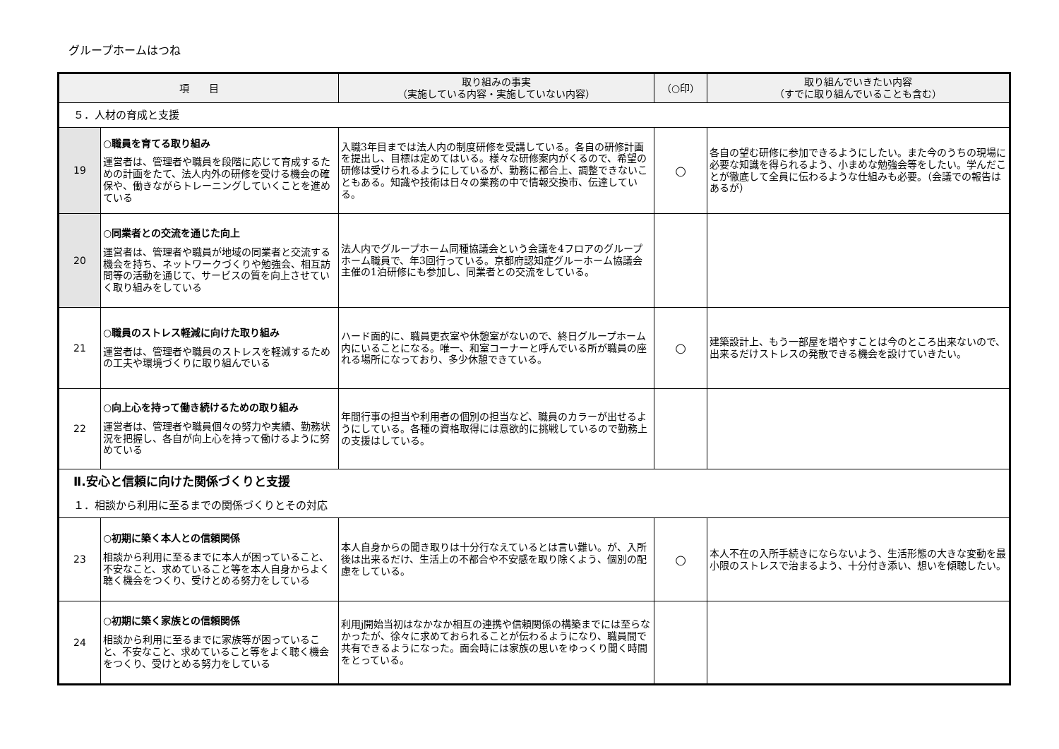グループホームはつね
| 項 目 | | 取り組みの事実 （実施している内容・実施していない内容） | （○印） | 取り組んでいきたい内容 （すでに取り組んでいることも含む） |
| --- | --- | --- | --- | --- |
| ５．人材の育成と支援 | | | | |
| 19 | ○職員を育てる取り組み 運営者は、管理者や職員を段階に応じて育成するための計画をたて、法人内外の研修を受ける機会の確保や、働きながらトレーニングしていくことを進めている | 入職3年目までは法人内の制度研修を受講している。各自の研修計画を提出し、目標は定めてはいる。様々な研修案内がくるので、希望の研修は受けられるようにしているが、勤務に都合上、調整できないこともある。知識や技術は日々の業務の中で情報交換市、伝達している。 | ○ | 各自の望む研修に参加できるようにしたい。また今のうちの現場に必要な知識を得られるよう、小まめな勉強会等をしたい。学んだことが徹底して全員に伝わるような仕組みも必要。（会議での報告はあるが） |
| 20 | ○同業者との交流を通じた向上 運営者は、管理者や職員が地域の同業者と交流する機会を持ち、ネットワークづくりや勉強会、相互訪問等の活動を通じて、サービスの質を向上させていく取り組みをしている | 法人内でグループホーム同種協議会という会議を4フロアのグループホーム職員で、年3回行っている。京都府認知症グルーホーム協議会主催の1泊研修にも参加し、同業者との交流をしている。 | | |
| 21 | ○職員のストレス軽減に向けた取り組み 運営者は、管理者や職員のストレスを軽減するための工夫や環境づくりに取り組んでいる | ハード面的に、職員更衣室や休憩室がないので、終日グループホーム内にいることになる。唯一、和室コーナーと呼んでいる所が職員の座れる場所になっており、多少休憩できている。 | ○ | 建築設計上、もう一部屋を増やすことは今のところ出来ないので、出来るだけストレスの発散できる機会を設けていきたい。 |
| 22 | ○向上心を持って働き続けるための取り組み 運営者は、管理者や職員個々の努力や実績、勤務状況を把握し、各自が向上心を持って働けるように努めている | 年間行事の担当や利用者の個別の担当など、職員のカラーが出せるようにしている。各種の資格取得には意欲的に挑戦しているので勤務上の支援はしている。 | | |
| Ⅱ.安心と信頼に向けた関係づくりと支援 | | | | |
| １．相談から利用に至るまでの関係づくりとその対応 | | | | |
| 23 | ○初期に築く本人との信頼関係 相談から利用に至るまでに本人が困っていること、不安なこと、求めていること等を本人自身からよく聴く機会をつくり、受けとめる努力をしている | 本人自身からの聞き取りは十分行なえているとは言い難い。が、入所後は出来るだけ、生活上の不都合や不安感を取り除くよう、個別の配慮をしている。 | ○ | 本人不在の入所手続きにならないよう、生活形態の大きな変動を最小限のストレスで治まるよう、十分付き添い、想いを傾聴したい。 |
| 24 | ○初期に築く家族との信頼関係 相談から利用に至るまでに家族等が困っていること、不安なこと、求めていること等をよく聴く機会をつくり、受けとめる努力をしている | 利用j開始当初はなかなか相互の連携や信頼関係の構築までには至らなかったが、徐々に求めておられることが伝わるようになり、職員間で共有できるようになった。面会時には家族の思いをゆっくり聞く時間をとっている。 | | |